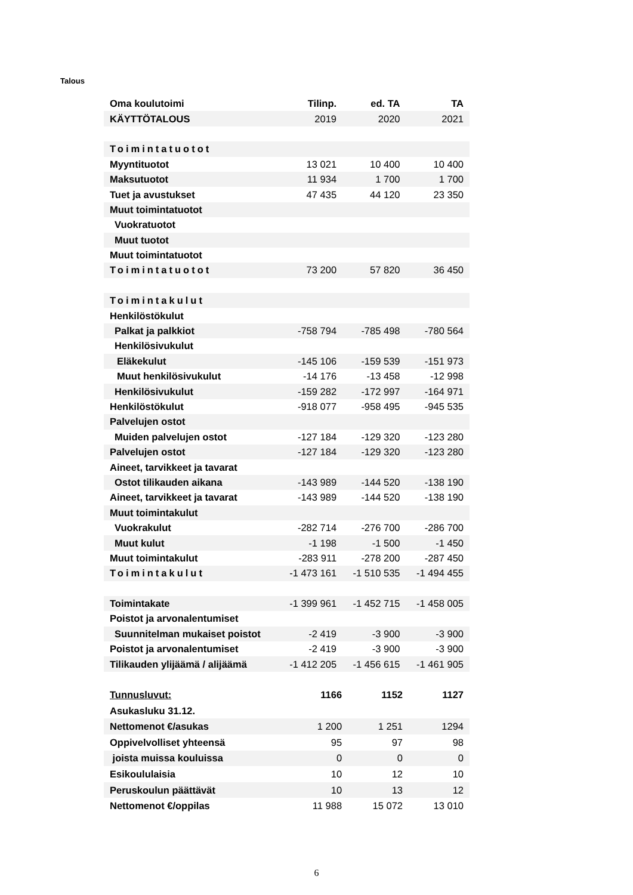Talous
| Oma koulutoimi | Tilinp. | ed. TA | TA |
| --- | --- | --- | --- |
| KÄYTTÖTALOUS | 2019 | 2020 | 2021 |
| Toimintatuotot | | | |
| Myyntituotot | 13 021 | 10 400 | 10 400 |
| Maksutuotot | 11 934 | 1 700 | 1 700 |
| Tuet ja avustukset | 47 435 | 44 120 | 23 350 |
| Muut toimintatuotot | | | |
| Vuokratuotot | | | |
| Muut tuotot | | | |
| Muut toimintatuotot | | | |
| Toimintatuotot | 73 200 | 57 820 | 36 450 |
| Toimintakulut | | | |
| Henkilöstökulut | | | |
| Palkat ja palkkiot | -758 794 | -785 498 | -780 564 |
| Henkilösivukulut | | | |
| Eläkekulut | -145 106 | -159 539 | -151 973 |
| Muut henkilösivukulut | -14 176 | -13 458 | -12 998 |
| Henkilösivukulut | -159 282 | -172 997 | -164 971 |
| Henkilöstökulut | -918 077 | -958 495 | -945 535 |
| Palvelujen ostot | | | |
| Muiden palvelujen ostot | -127 184 | -129 320 | -123 280 |
| Palvelujen ostot | -127 184 | -129 320 | -123 280 |
| Aineet, tarvikkeet ja tavarat | | | |
| Ostot tilikauden aikana | -143 989 | -144 520 | -138 190 |
| Aineet, tarvikkeet ja tavarat | -143 989 | -144 520 | -138 190 |
| Muut toimintakulut | | | |
| Vuokrakulut | -282 714 | -276 700 | -286 700 |
| Muut kulut | -1 198 | -1 500 | -1 450 |
| Muut toimintakulut | -283 911 | -278 200 | -287 450 |
| Toimintakulut | -1 473 161 | -1 510 535 | -1 494 455 |
| Toimintakate | -1 399 961 | -1 452 715 | -1 458 005 |
| Poistot ja arvonalentumiset | | | |
| Suunnitelman mukaiset poistot | -2 419 | -3 900 | -3 900 |
| Poistot ja arvonalentumiset | -2 419 | -3 900 | -3 900 |
| Tilikauden ylijäämä / alijäämä | -1 412 205 | -1 456 615 | -1 461 905 |
| Tunnusluvut: | 1166 | 1152 | 1127 |
| Asukasluku 31.12. | | | |
| Nettomenot €/asukas | 1 200 | 1 251 | 1294 |
| Oppivelvolliset yhteensä | 95 | 97 | 98 |
| joista muissa kouluissa | 0 | 0 | 0 |
| Esikoululaisia | 10 | 12 | 10 |
| Peruskoulun päättävät | 10 | 13 | 12 |
| Nettomenot €/oppilas | 11 988 | 15 072 | 13 010 |
6